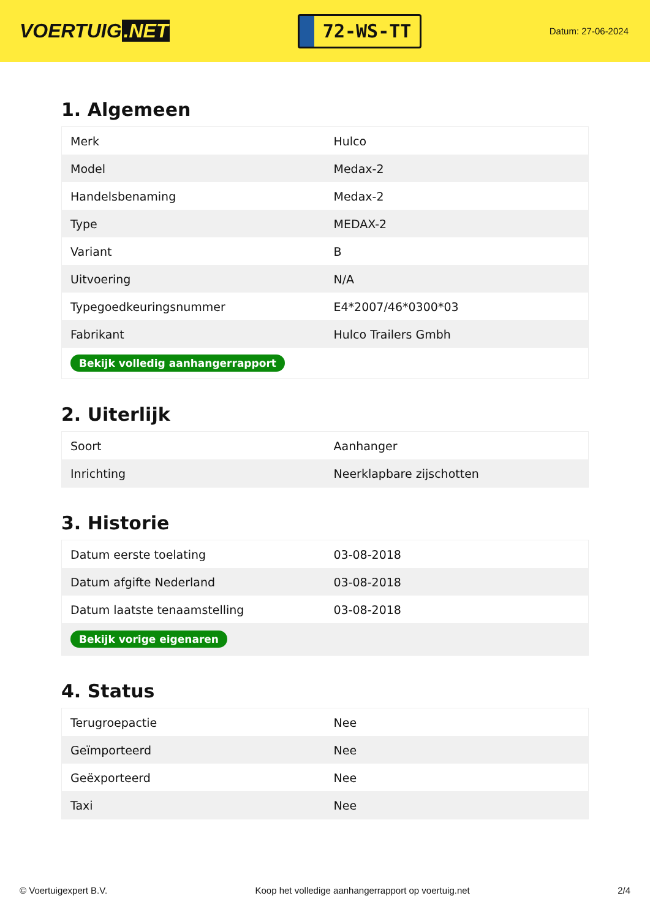VOERTUIG.NET
72-WS-TT
Datum: 27-06-2024
1. Algemeen
| Merk | Hulco |
| Model | Medax-2 |
| Handelsbenaming | Medax-2 |
| Type | MEDAX-2 |
| Variant | B |
| Uitvoering | N/A |
| Typegoedkeuringsnummer | E4*2007/46*0300*03 |
| Fabrikant | Hulco Trailers Gmbh |
| Bekijk volledig aanhangerrapport | |
2. Uiterlijk
| Soort | Aanhanger |
| Inrichting | Neerklapbare zijschotten |
3. Historie
| Datum eerste toelating | 03-08-2018 |
| Datum afgifte Nederland | 03-08-2018 |
| Datum laatste tenaamstelling | 03-08-2018 |
| Bekijk vorige eigenaren | |
4. Status
| Terugroepactie | Nee |
| Geïmporteerd | Nee |
| Geëxporteerd | Nee |
| Taxi | Nee |
© Voertuigexpert B.V. Koop het volledige aanhangerrapport op voertuig.net 2/4